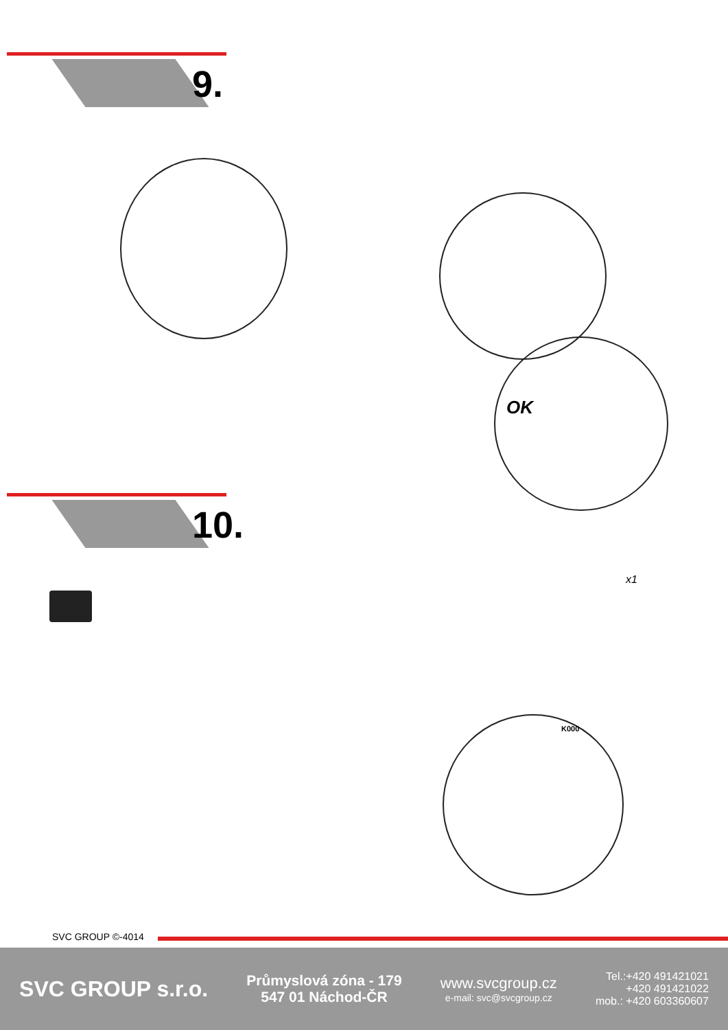9.
OK
10.
x1
K000
SVC GROUP ©-4014
SVC GROUP s.r.o.
Průmyslová zóna - 179
547 01 Náchod-ČR
www.svcgroup.cz
e-mail: svc@svcgroup.cz
Tel.:+420 491421021
+420 491421022
mob.: +420 603360607